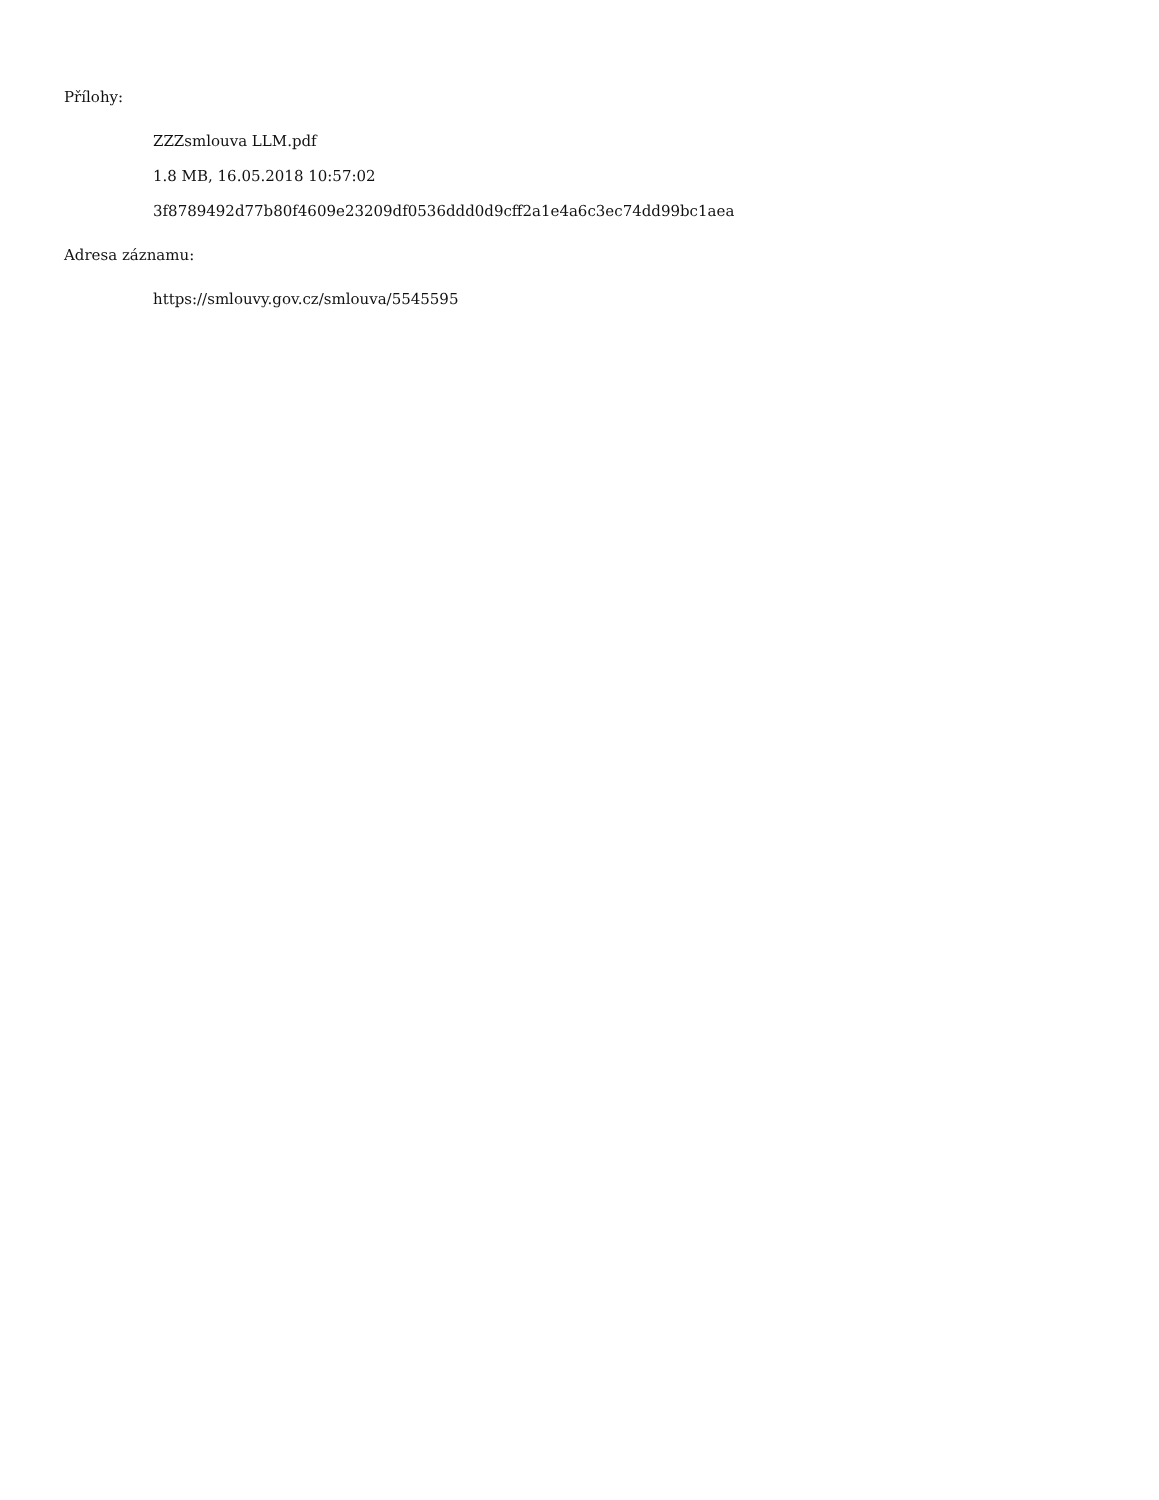Přílohy:
ZZZsmlouva LLM.pdf
1.8 MB, 16.05.2018 10:57:02
3f8789492d77b80f4609e23209df0536ddd0d9cff2a1e4a6c3ec74dd99bc1aea
Adresa záznamu:
https://smlouvy.gov.cz/smlouva/5545595